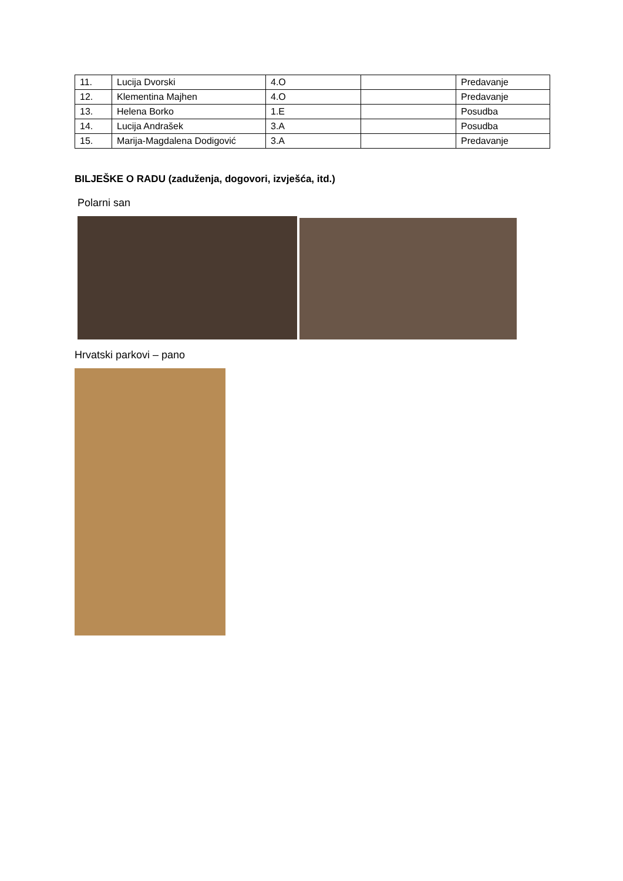| 11. | Lucija Dvorski | 4.O | | Predavanje |
| 12. | Klementina Majhen | 4.O | | Predavanje |
| 13. | Helena Borko | 1.E | | Posudba |
| 14. | Lucija Andrašek | 3.A | | Posudba |
| 15. | Marija-Magdalena Dodigović | 3.A | | Predavanje |
BILJEŠKE O RADU (zaduženja, dogovori, izvješća, itd.)
Polarni san
Hrvatski parkovi – pano